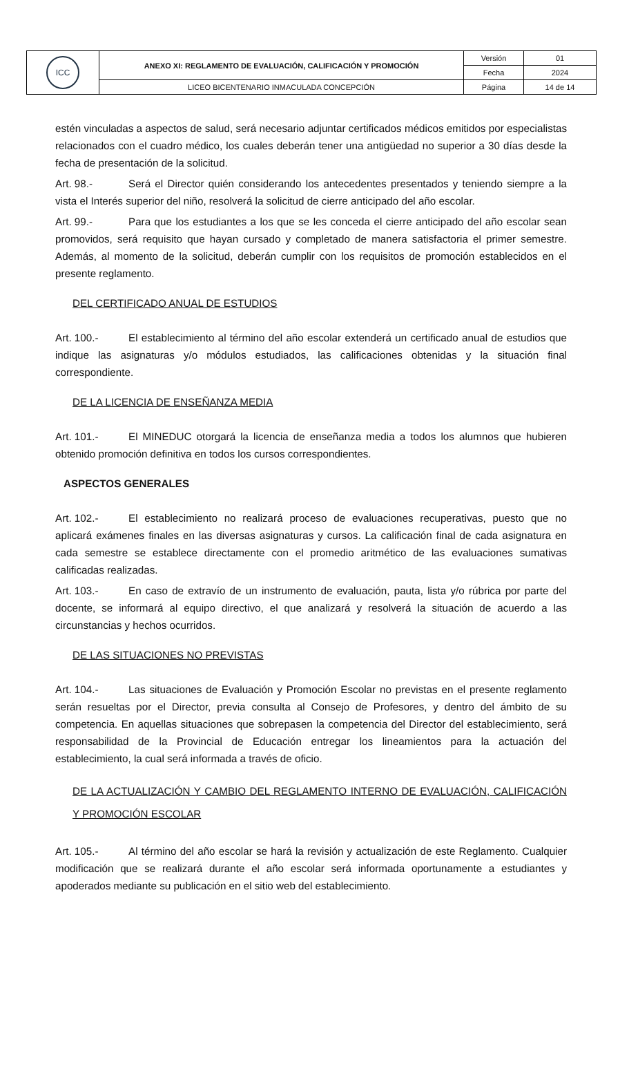| ICC | ANEXO XI: REGLAMENTO DE EVALUACIÓN, CALIFICACIÓN Y PROMOCIÓN | Versión | 01 |
| | | Fecha | 2024 |
| | LICEO BICENTENARIO INMACULADA CONCEPCIÓN | Página | 14 de 14 |
estén vinculadas a aspectos de salud, será necesario adjuntar certificados médicos emitidos por especialistas relacionados con el cuadro médico, los cuales deberán tener una antigüedad no superior a 30 días desde la fecha de presentación de la solicitud.
Art. 98.- Será el Director quién considerando los antecedentes presentados y teniendo siempre a la vista el Interés superior del niño, resolverá la solicitud de cierre anticipado del año escolar.
Art. 99.- Para que los estudiantes a los que se les conceda el cierre anticipado del año escolar sean promovidos, será requisito que hayan cursado y completado de manera satisfactoria el primer semestre. Además, al momento de la solicitud, deberán cumplir con los requisitos de promoción establecidos en el presente reglamento.
DEL CERTIFICADO ANUAL DE ESTUDIOS
Art. 100.- El establecimiento al término del año escolar extenderá un certificado anual de estudios que indique las asignaturas y/o módulos estudiados, las calificaciones obtenidas y la situación final correspondiente.
DE LA LICENCIA DE ENSEÑANZA MEDIA
Art. 101.- El MINEDUC otorgará la licencia de enseñanza media a todos los alumnos que hubieren obtenido promoción definitiva en todos los cursos correspondientes.
ASPECTOS GENERALES
Art. 102.- El establecimiento no realizará proceso de evaluaciones recuperativas, puesto que no aplicará exámenes finales en las diversas asignaturas y cursos. La calificación final de cada asignatura en cada semestre se establece directamente con el promedio aritmético de las evaluaciones sumativas calificadas realizadas.
Art. 103.- En caso de extravío de un instrumento de evaluación, pauta, lista y/o rúbrica por parte del docente, se informará al equipo directivo, el que analizará y resolverá la situación de acuerdo a las circunstancias y hechos ocurridos.
DE LAS SITUACIONES NO PREVISTAS
Art. 104.- Las situaciones de Evaluación y Promoción Escolar no previstas en el presente reglamento serán resueltas por el Director, previa consulta al Consejo de Profesores, y dentro del ámbito de su competencia. En aquellas situaciones que sobrepasen la competencia del Director del establecimiento, será responsabilidad de la Provincial de Educación entregar los lineamientos para la actuación del establecimiento, la cual será informada a través de oficio.
DE LA ACTUALIZACIÓN Y CAMBIO DEL REGLAMENTO INTERNO DE EVALUACIÓN, CALIFICACIÓN Y PROMOCIÓN ESCOLAR
Art. 105.- Al término del año escolar se hará la revisión y actualización de este Reglamento. Cualquier modificación que se realizará durante el año escolar será informada oportunamente a estudiantes y apoderados mediante su publicación en el sitio web del establecimiento.